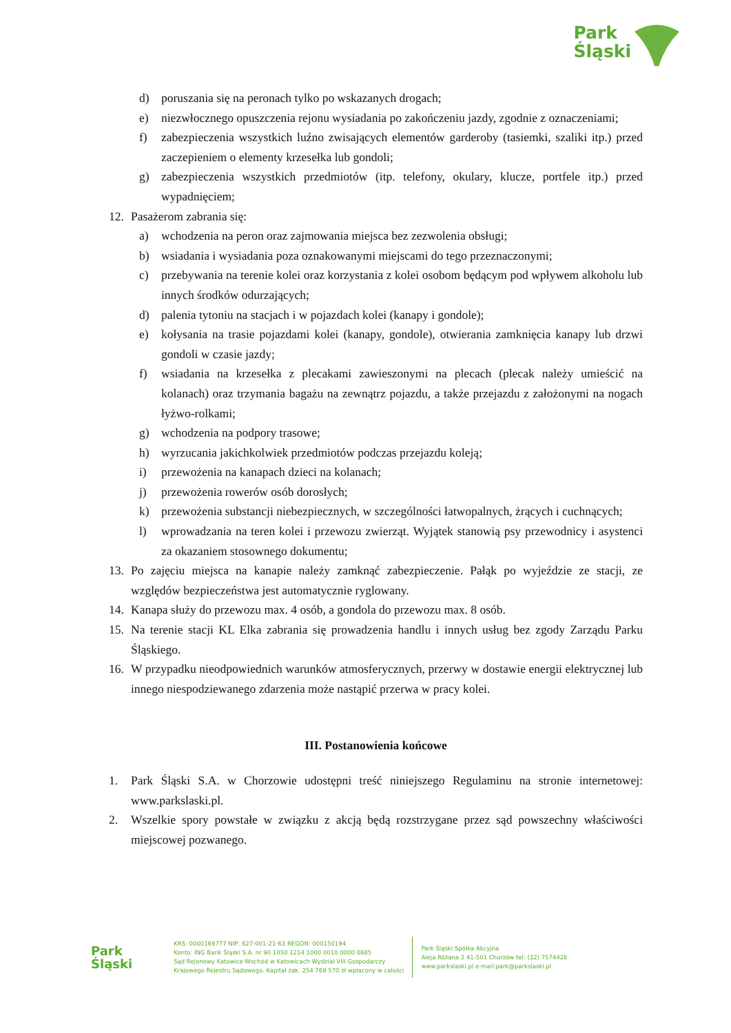Park
Śląski
d) poruszania się na peronach tylko po wskazanych drogach;
e) niezwłocznego opuszczenia rejonu wysiadania po zakończeniu jazdy, zgodnie z oznaczeniami;
f) zabezpieczenia wszystkich luźno zwisających elementów garderoby (tasiemki, szaliki itp.) przed zaczepieniem o elementy krzesełka lub gondoli;
g) zabezpieczenia wszystkich przedmiotów (itp. telefony, okulary, klucze, portfele itp.) przed wypadnięciem;
12. Pasażerom zabrania się:
a) wchodzenia na peron oraz zajmowania miejsca bez zezwolenia obsługi;
b) wsiadania i wysiadania poza oznakowanymi miejscami do tego przeznaczonymi;
c) przebywania na terenie kolei oraz korzystania z kolei osobom będącym pod wpływem alkoholu lub innych środków odurzających;
d) palenia tytoniu na stacjach i w pojazdach kolei (kanapy i gondole);
e) kołysania na trasie pojazdami kolei (kanapy, gondole), otwierania zamknięcia kanapy lub drzwi gondoli w czasie jazdy;
f) wsiadania na krzesełka z plecakami zawieszonymi na plecach (plecak należy umieścić na kolanach) oraz trzymania bagażu na zewnątrz pojazdu, a także przejazdu z założonymi na nogach łyżwo-rolkami;
g) wchodzenia na podpory trasowe;
h) wyrzucania jakichkolwiek przedmiotów podczas przejazdu koleją;
i) przewożenia na kanapach dzieci na kolanach;
j) przewożenia rowerów osób dorosłych;
k) przewożenia substancji niebezpiecznych, w szczególności łatwopalnych, żrących i cuchnących;
l) wprowadzania na teren kolei i przewozu zwierząt. Wyjątek stanowią psy przewodnicy i asystenci za okazaniem stosownego dokumentu;
13. Po zajęciu miejsca na kanapie należy zamknąć zabezpieczenie. Pałąk po wyjeździe ze stacji, ze względów bezpieczeństwa jest automatycznie ryglowany.
14. Kanapa służy do przewozu max. 4 osób, a gondola do przewozu max. 8 osób.
15. Na terenie stacji KL Elka zabrania się prowadzenia handlu i innych usług bez zgody Zarządu Parku Śląskiego.
16. W przypadku nieodpowiednich warunków atmosferycznych, przerwy w dostawie energii elektrycznej lub innego niespodziewanego zdarzenia może nastąpić przerwa w pracy kolei.
III. Postanowienia końcowe
1. Park Śląski S.A. w Chorzowie udostępni treść niniejszego Regulaminu na stronie internetowej: www.parkslaski.pl.
2. Wszelkie spory powstałe w związku z akcją będą rozstrzygane przez sąd powszechny właściwości miejscowej pozwanego.
Park
Śląski
KRS: 0000169777 NIP: 627-001-21-63 REGON: 000150194
Konto: ING Bank Śląski S.A. nr 90 1050 1214 1000 0010 0000 0685
Sąd Rejonowy Katowice-Wschód w Katowicach Wydział VIII Gospodarczy
Krajowego Rejestru Sądowego. Kapitał zak. 254 769 570 zł wpłacony w całości
Park Śląski Spółka Akcyjna
Aleja Różana 2 41-501 Chorzów tel: (32) 7574426
www.parkslaski.pl e-mail:park@parkslaski.pl